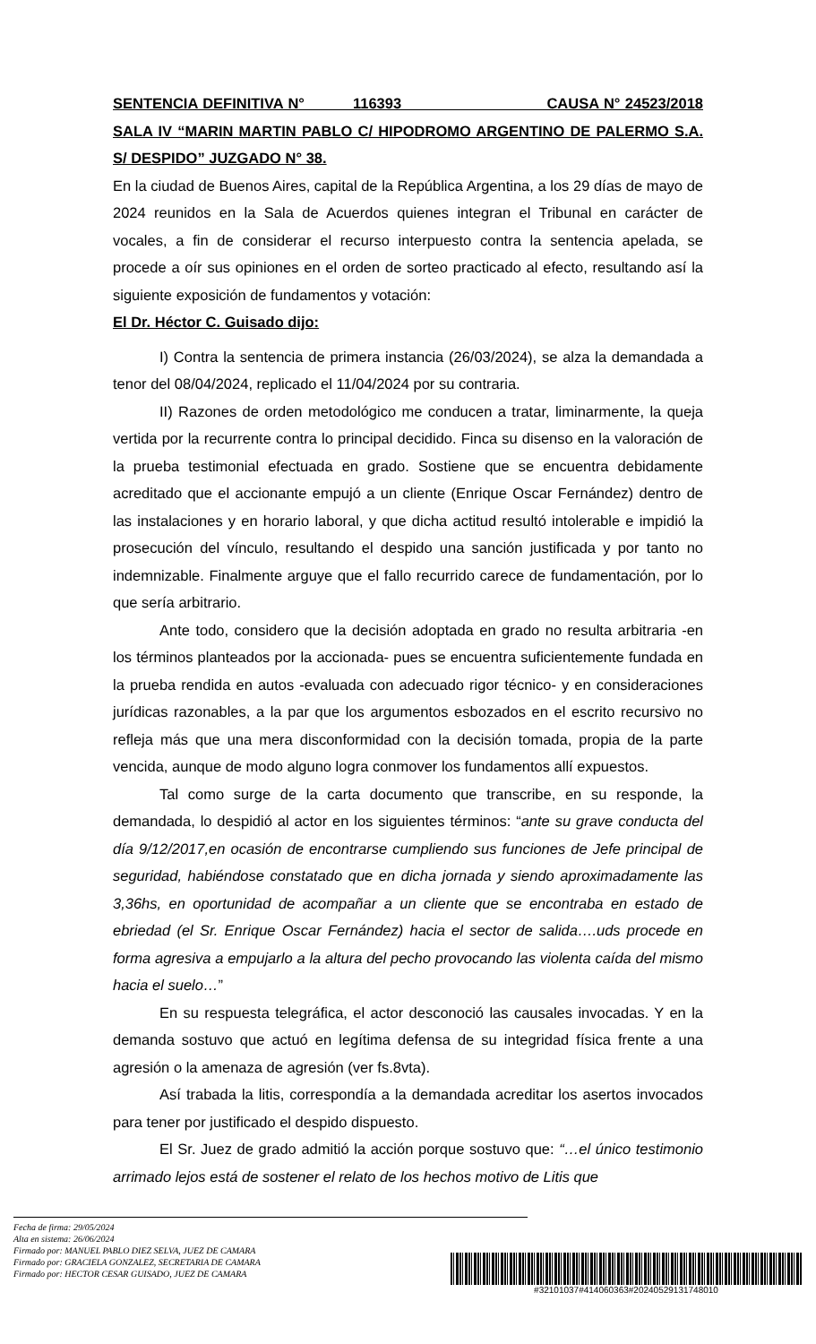SENTENCIA DEFINITIVA N° 116393 CAUSA N° 24523/2018 SALA IV “MARIN MARTIN PABLO C/ HIPODROMO ARGENTINO DE PALERMO S.A. S/ DESPIDO” JUZGADO N° 38.
En la ciudad de Buenos Aires, capital de la República Argentina, a los 29 días de mayo de 2024 reunidos en la Sala de Acuerdos quienes integran el Tribunal en carácter de vocales, a fin de considerar el recurso interpuesto contra la sentencia apelada, se procede a oír sus opiniones en el orden de sorteo practicado al efecto, resultando así la siguiente exposición de fundamentos y votación:
El Dr. Héctor C. Guisado dijo:
I) Contra la sentencia de primera instancia (26/03/2024), se alza la demandada a tenor del 08/04/2024, replicado el 11/04/2024 por su contraria.
II) Razones de orden metodológico me conducen a tratar, liminarmente, la queja vertida por la recurrente contra lo principal decidido. Finca su disenso en la valoración de la prueba testimonial efectuada en grado. Sostiene que se encuentra debidamente acreditado que el accionante empujó a un cliente (Enrique Oscar Fernández) dentro de las instalaciones y en horario laboral, y que dicha actitud resultó intolerable e impidió la prosecución del vínculo, resultando el despido una sanción justificada y por tanto no indemnizable. Finalmente arguye que el fallo recurrido carece de fundamentación, por lo que sería arbitrario.
Ante todo, considero que la decisión adoptada en grado no resulta arbitraria -en los términos planteados por la accionada- pues se encuentra suficientemente fundada en la prueba rendida en autos -evaluada con adecuado rigor técnico- y en consideraciones jurídicas razonables, a la par que los argumentos esbozados en el escrito recursivo no refleja más que una mera disconformidad con la decisión tomada, propia de la parte vencida, aunque de modo alguno logra conmover los fundamentos allí expuestos.
Tal como surge de la carta documento que transcribe, en su responde, la demandada, lo despidió al actor en los siguientes términos: “ante su grave conducta del día 9/12/2017,en ocasión de encontrarse cumpliendo sus funciones de Jefe principal de seguridad, habiéndose constatado que en dicha jornada y siendo aproximadamente las 3,36hs, en oportunidad de acompañar a un cliente que se encontraba en estado de ebriedad (el Sr. Enrique Oscar Fernández) hacia el sector de salida….uds procede en forma agresiva a empujarlo a la altura del pecho provocando las violenta caída del mismo hacia el suelo…”
En su respuesta telegráfica, el actor desconoció las causales invocadas. Y en la demanda sostuvo que actuó en legítima defensa de su integridad física frente a una agresión o la amenaza de agresión (ver fs.8vta).
Así trabada la litis, correspondía a la demandada acreditar los asertos invocados para tener por justificado el despido dispuesto.
El Sr. Juez de grado admitió la acción porque sostuvo que: “…el único testimonio arrimado lejos está de sostener el relato de los hechos motivo de Litis que
Fecha de firma: 29/05/2024
Alta en sistema: 26/06/2024
Firmado por: MANUEL PABLO DIEZ SELVA, JUEZ DE CAMARA
Firmado por: GRACIELA GONZALEZ, SECRETARIA DE CAMARA
Firmado por: HECTOR CESAR GUISADO, JUEZ DE CAMARA
#32101037#414060363#20240529131748010